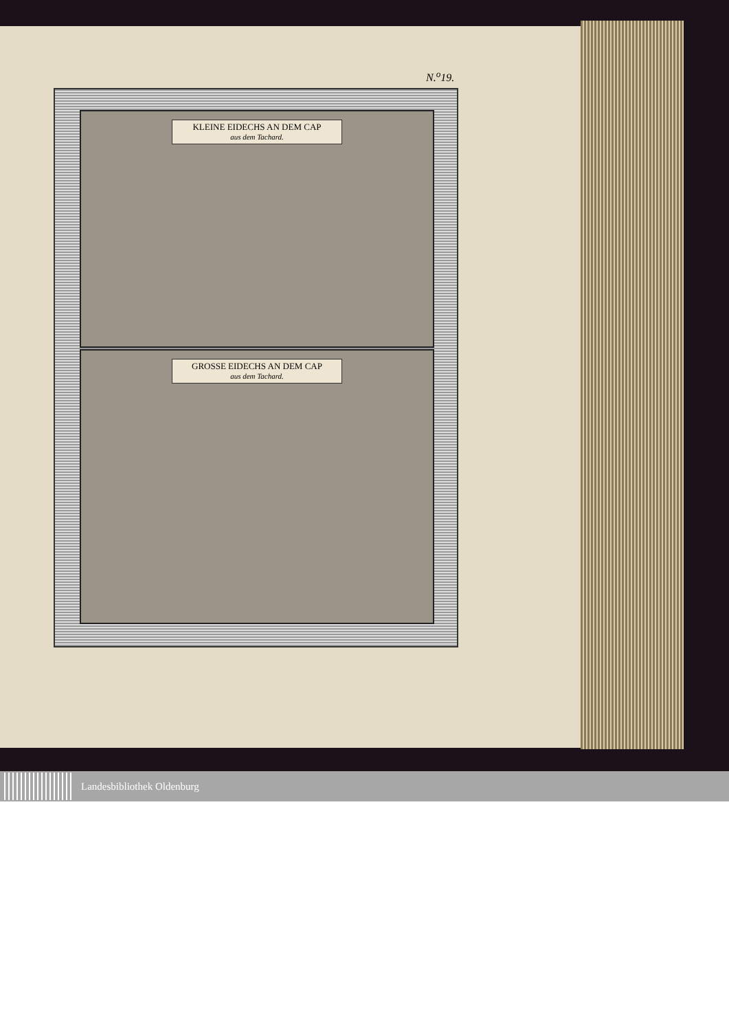N.<sup>o</sup>19.
KLEINE EIDECHS AN DEM CAP
aus dem Tachard.
GROSSE EIDECHS AN DEM CAP
aus dem Tachard.
Landesbibliothek Oldenburg